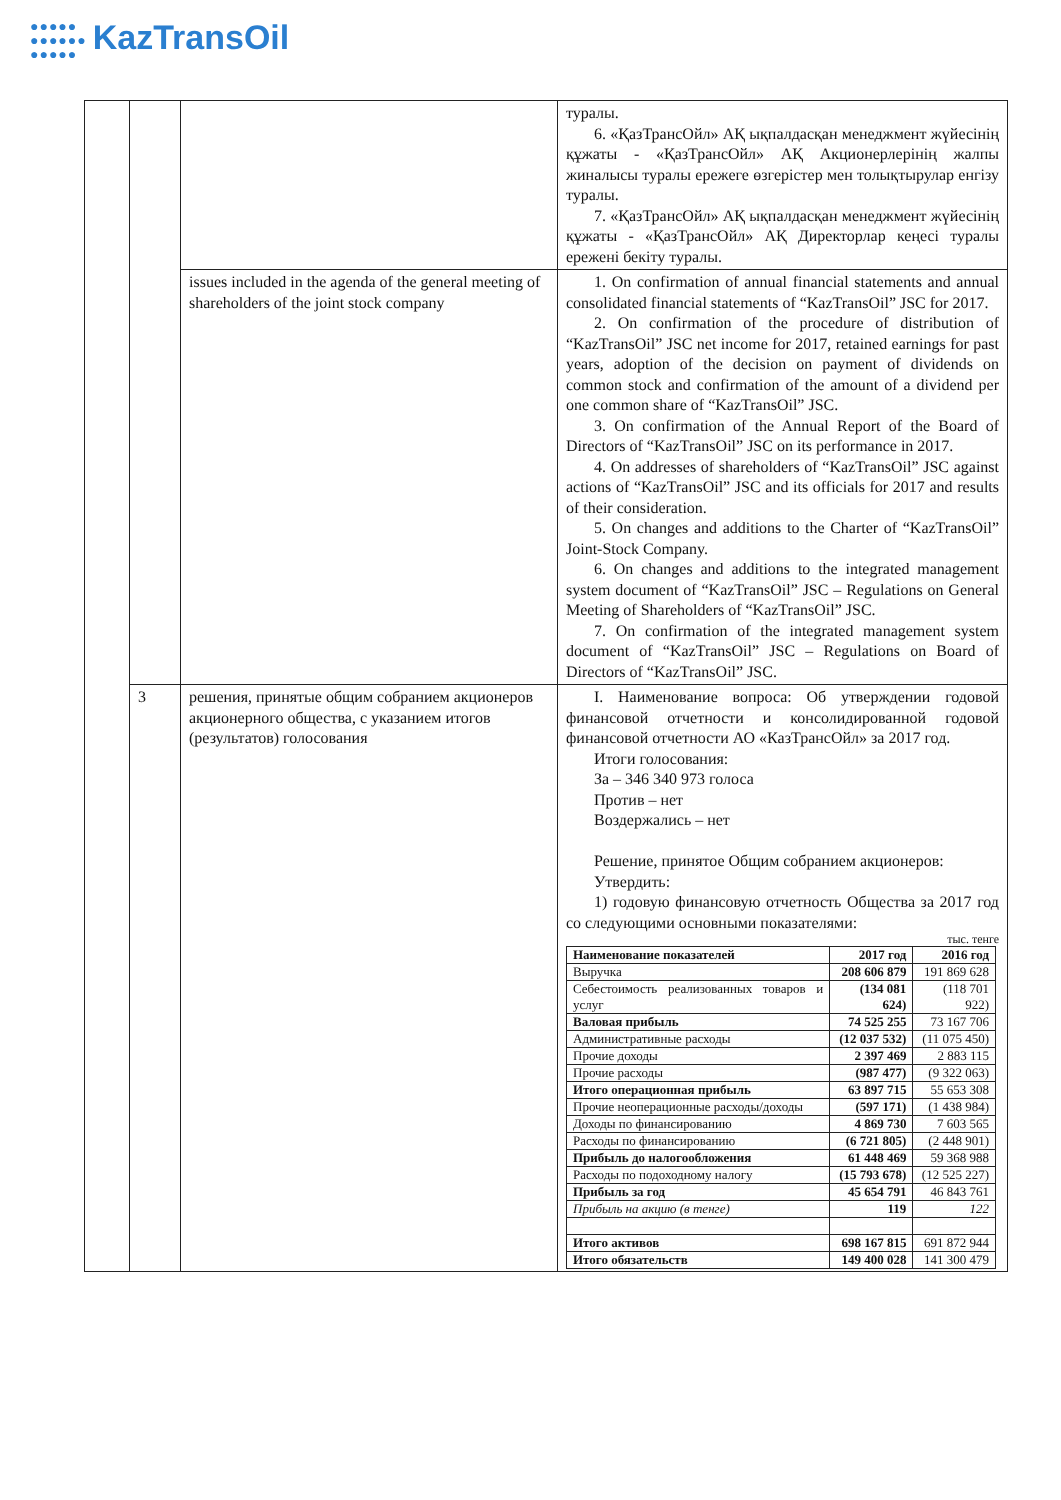●●●●●
●●●●●●
●●●●● KazTransOil
| | | | туралы. 6. «ҚазТрансОйл» АҚ ықпалдасқан менеджмент жүйесінің құжаты - «ҚазТрансОйл» АҚ Акционерлерінің жалпы жиналысы туралы ережеге өзгерістер мен толықтырулар енгізу туралы. 7. «ҚазТрансОйл» АҚ ықпалдасқан менеджмент жүйесінің құжаты - «ҚазТрансОйл» АҚ Директорлар кеңесі туралы ережені бекіту туралы. |
| | | issues included in the agenda of the general meeting of shareholders of the joint stock company | 1. On confirmation of annual financial statements and annual consolidated financial statements of “KazTransOil” JSC for 2017. 2. On confirmation of the procedure of distribution of “KazTransOil” JSC net income for 2017, retained earnings for past years, adoption of the decision on payment of dividends on common stock and confirmation of the amount of a dividend per one common share of “KazTransOil” JSC. 3. On confirmation of the Annual Report of the Board of Directors of “KazTransOil” JSC on its performance in 2017. 4. On addresses of shareholders of “KazTransOil” JSC against actions of “KazTransOil” JSC and its officials for 2017 and results of their consideration. 5. On changes and additions to the Charter of “KazTransOil” Joint-Stock Company. 6. On changes and additions to the integrated management system document of “KazTransOil” JSC – Regulations on General Meeting of Shareholders of “KazTransOil” JSC. 7. On confirmation of the integrated management system document of “KazTransOil” JSC – Regulations on Board of Directors of “KazTransOil” JSC. |
| | 3 | решения, принятые общим собранием акционеров акционерного общества, с указанием итогов (результатов) голосования | I. Наименование вопроса: Об утверждении годовой финансовой отчетности и консолидированной годовой финансовой отчетности АО «КазТрансОйл» за 2017 год. Итоги голосования: За – 346 340 973 голоса Против – нет Воздержались – нет Решение, принятое Общим собранием акционеров: Утвердить: 1) годовую финансовую отчетность Общества за 2017 год со следующими основными показателями: тыс. тенге / Наименование показателей / 2017 год / 2016 год / / --- / --- / --- / / Выручка / 208 606 879 / 191 869 628 / / Себестоимость реализованных товаров и услуг / (134 081 624) / (118 701 922) / / Валовая прибыль / 74 525 255 / 73 167 706 / / Административные расходы / (12 037 532) / (11 075 450) / / Прочие доходы / 2 397 469 / 2 883 115 / / Прочие расходы / (987 477) / (9 322 063) / / Итого операционная прибыль / 63 897 715 / 55 653 308 / / Прочие неоперационные расходы/доходы / (597 171) / (1 438 984) / / Доходы по финансированию / 4 869 730 / 7 603 565 / / Расходы по финансированию / (6 721 805) / (2 448 901) / / Прибыль до налогообложения / 61 448 469 / 59 368 988 / / Расходы по подоходному налогу / (15 793 678) / (12 525 227) / / Прибыль за год / 45 654 791 / 46 843 761 / / Прибыль на акцию (в тенге) / 119 / 122 / / Итого активов / 698 167 815 / 691 872 944 / / Итого обязательств / 149 400 028 / 141 300 479 / |